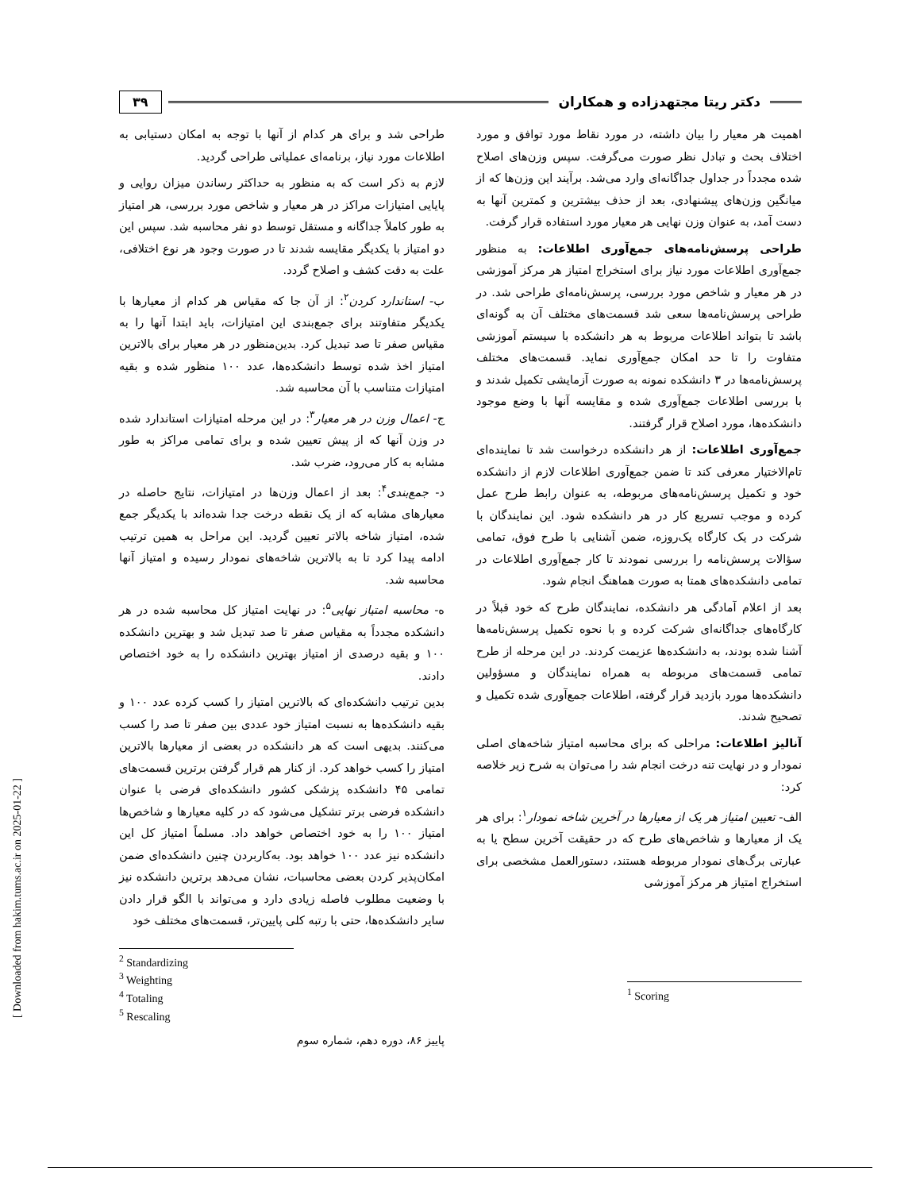[ Downloaded from hakim.tums.ac.ir on 2025-01-22 ]
دکتر ریتا مجتهدزاده و همکاران
۳۹
اهمیت هر معیار را بیان داشته، در مورد نقاط مورد توافق و مورد اختلاف بحث و تبادل نظر صورت می‌گرفت. سپس وزن‌های اصلاح شده مجدداً در جداول جداگانه‌ای وارد می‌شد. برآیند این وزن‌ها که از میانگین وزن‌های پیشنهادی، بعد از حذف بیشترین و کمترین آنها به دست آمد، به عنوان وزن نهایی هر معیار مورد استفاده قرار گرفت.
طراحی پرسش‌نامه‌های جمع‌آوری اطلاعات: به منظور جمع‌آوری اطلاعات مورد نیاز برای استخراج امتیاز هر مرکز آموزشی در هر معیار و شاخص مورد بررسی، پرسش‌نامه‌ای طراحی شد. در طراحی پرسش‌نامه‌ها سعی شد قسمت‌های مختلف آن به گونه‌ای باشد تا بتواند اطلاعات مربوط به هر دانشکده با سیستم آموزشی متفاوت را تا حد امکان جمع‌آوری نماید. قسمت‌های مختلف پرسش‌نامه‌ها در ۳ دانشکده نمونه به صورت آزمایشی تکمیل شدند و با بررسی اطلاعات جمع‌آوری شده و مقایسه آنها با وضع موجود دانشکده‌ها، مورد اصلاح قرار گرفتند.
جمع‌آوری اطلاعات: از هر دانشکده درخواست شد تا نماینده‌ای تام‌الاختیار معرفی کند تا ضمن جمع‌آوری اطلاعات لازم از دانشکده خود و تکمیل پرسش‌نامه‌های مربوطه، به عنوان رابط طرح عمل کرده و موجب تسریع کار در هر دانشکده شود. این نمایندگان با شرکت در یک کارگاه یک‌روزه، ضمن آشنایی با طرح فوق، تمامی سؤالات پرسش‌نامه را بررسی نمودند تا کار جمع‌آوری اطلاعات در تمامی دانشکده‌های همتا به صورت هماهنگ انجام شود.
بعد از اعلام آمادگی هر دانشکده، نمایندگان طرح که خود قبلاً در کارگاه‌های جداگانه‌ای شرکت کرده و با نحوه تکمیل پرسش‌نامه‌ها آشنا شده بودند، به دانشکده‌ها عزیمت کردند. در این مرحله از طرح تمامی قسمت‌های مربوطه به همراه نمایندگان و مسؤولین دانشکده‌ها مورد بازدید قرار گرفته، اطلاعات جمع‌آوری شده تکمیل و تصحیح شدند.
آنالیز اطلاعات: مراحلی که برای محاسبه امتیاز شاخه‌های اصلی نمودار و در نهایت تنه درخت انجام شد را می‌توان به شرح زیر خلاصه کرد:
الف- تعیین امتیاز هر یک از معیارها در آخرین شاخه نمودار<sup>۱</sup>: برای هر یک از معیارها و شاخص‌های طرح که در حقیقت آخرین سطح یا به عبارتی برگ‌های نمودار مربوطه هستند، دستورالعمل مشخصی برای استخراج امتیاز هر مرکز آموزشی
<sup>1</sup> Scoring
طراحی شد و برای هر کدام از آنها با توجه به امکان دستیابی به اطلاعات مورد نیاز، برنامه‌ای عملیاتی طراحی گردید.
لازم به ذکر است که به منظور به حداکثر رساندن میزان روایی و پایایی امتیازات مراکز در هر معیار و شاخص مورد بررسی، هر امتیاز به طور کاملاً جداگانه و مستقل توسط دو نفر محاسبه شد. سپس این دو امتیاز با یکدیگر مقایسه شدند تا در صورت وجود هر نوع اختلافی، علت به دقت کشف و اصلاح گردد.
ب- استاندارد کردن<sup>۲</sup>: از آن جا که مقیاس هر کدام از معیارها با یکدیگر متفاوتند برای جمع‌بندی این امتیازات، باید ابتدا آنها را به مقیاس صفر تا صد تبدیل کرد. بدین‌منظور در هر معیار برای بالاترین امتیاز اخذ شده توسط دانشکده‌ها، عدد ۱۰۰ منظور شده و بقیه امتیازات متناسب با آن محاسبه شد.
ج- اعمال وزن در هر معیار<sup>۳</sup>: در این مرحله امتیازات استاندارد شده در وزن آنها که از پیش تعیین شده و برای تمامی مراکز به طور مشابه به کار می‌رود، ضرب شد.
د- جمع‌بندی<sup>۴</sup>: بعد از اعمال وزن‌ها در امتیازات، نتایج حاصله در معیارهای مشابه که از یک نقطه درخت جدا شده‌اند با یکدیگر جمع شده، امتیاز شاخه بالاتر تعیین گردید. این مراحل به همین ترتیب ادامه پیدا کرد تا به بالاترین شاخه‌های نمودار رسیده و امتیاز آنها محاسبه شد.
ه- محاسبه امتیاز نهایی<sup>۵</sup>: در نهایت امتیاز کل محاسبه شده در هر دانشکده مجدداً به مقیاس صفر تا صد تبدیل شد و بهترین دانشکده ۱۰۰ و بقیه درصدی از امتیاز بهترین دانشکده را به خود اختصاص دادند.
بدین ترتیب دانشکده‌ای که بالاترین امتیاز را کسب کرده عدد ۱۰۰ و بقیه دانشکده‌ها به نسبت امتیاز خود عددی بین صفر تا صد را کسب می‌کنند. بدیهی است که هر دانشکده در بعضی از معیارها بالاترین امتیاز را کسب خواهد کرد. از کنار هم قرار گرفتن برترین قسمت‌های تمامی ۴۵ دانشکده پزشکی کشور دانشکده‌ای فرضی با عنوان دانشکده فرضی برتر تشکیل می‌شود که در کلیه معیارها و شاخص‌ها امتیاز ۱۰۰ را به خود اختصاص خواهد داد. مسلماً امتیاز کل این دانشکده نیز عدد ۱۰۰ خواهد بود. به‌کاربردن چنین دانشکده‌ای ضمن امکان‌پذیر کردن بعضی محاسبات، نشان می‌دهد برترین دانشکده نیز با وضعیت مطلوب فاصله زیادی دارد و می‌تواند با الگو قرار دادن سایر دانشکده‌ها، حتی با رتبه کلی پایین‌تر، قسمت‌های مختلف خود
<sup>2</sup> Standardizing
<sup>3</sup> Weighting
<sup>4</sup> Totaling
<sup>5</sup> Rescaling
پاییز ۸۶، دوره دهم، شماره سوم